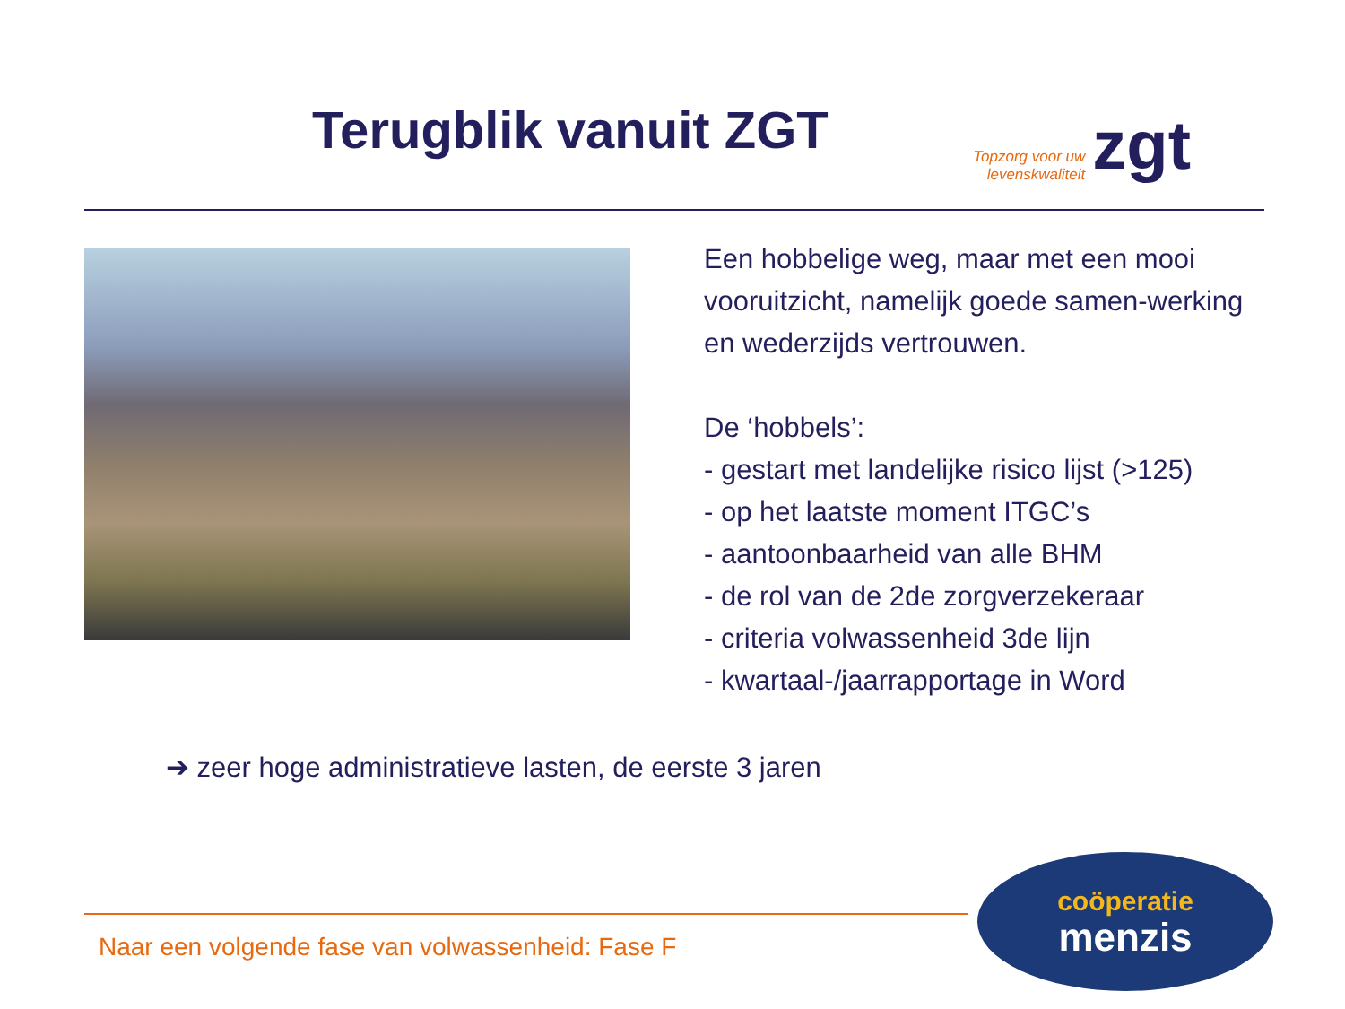Terugblik vanuit ZGT
Topzorg voor uw
levenskwaliteit zgt
Een hobbelige weg, maar met een mooi vooruitzicht, namelijk goede samen-werking en wederzijds vertrouwen.
De ‘hobbels’:
- gestart met landelijke risico lijst (>125)
- op het laatste moment ITGC’s
- aantoonbaarheid van alle BHM
- de rol van de 2de zorgverzekeraar
- criteria volwassenheid 3de lijn
- kwartaal-/jaarrapportage in Word
➔ zeer hoge administratieve lasten, de eerste 3 jaren
Naar een volgende fase van volwassenheid: Fase F
coöperatie
menzis